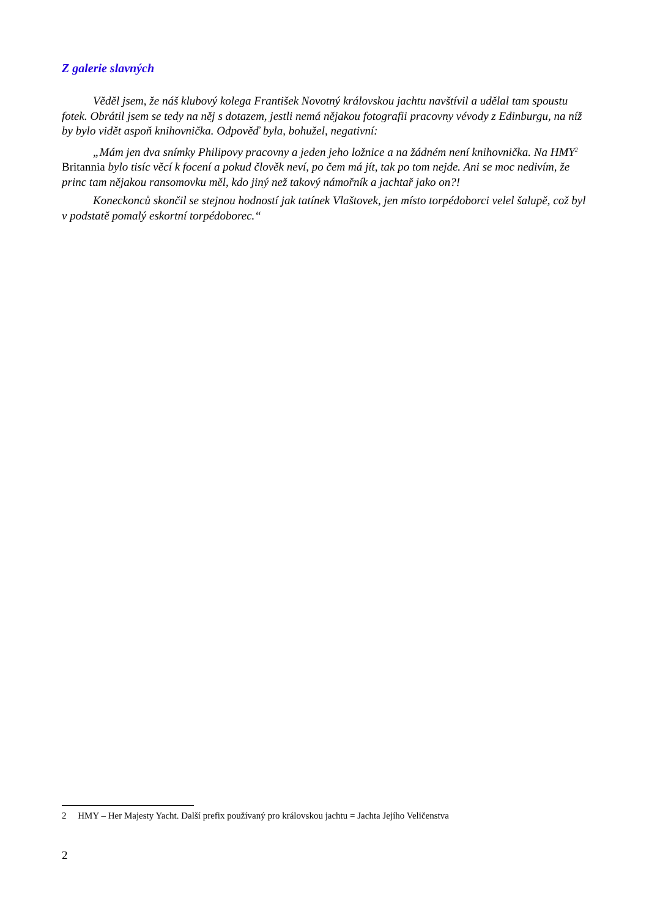Z galerie slavných
Věděl jsem, že náš klubový kolega František Novotný královskou jachtu navštívil a udělal tam spoustu fotek. Obrátil jsem se tedy na něj s dotazem, jestli nemá nějakou fotografii pracovny vévody z Edinburgu, na níž by bylo vidět aspoň knihovnička. Odpověď byla, bohužel, negativní:
„Mám jen dva snímky Philipovy pracovny a jeden jeho ložnice a na žádném není knihovnička. Na HMY<sup>2</sup> Britannia bylo tisíc věcí k focení a pokud člověk neví, po čem má jít, tak po tom nejde. Ani se moc nedivím, že princ tam nějakou ransomovku měl, kdo jiný než takový námořník a jachtař jako on?!
Koneckonců skončil se stejnou hodností jak tatínek Vlaštovek, jen místo torpédoborci velel šalupě, což byl v podstatě pomalý eskortní torpédoborec.“
2 HMY – Her Majesty Yacht. Další prefix používaný pro královskou jachtu = Jachta Jejího Veličenstva
2